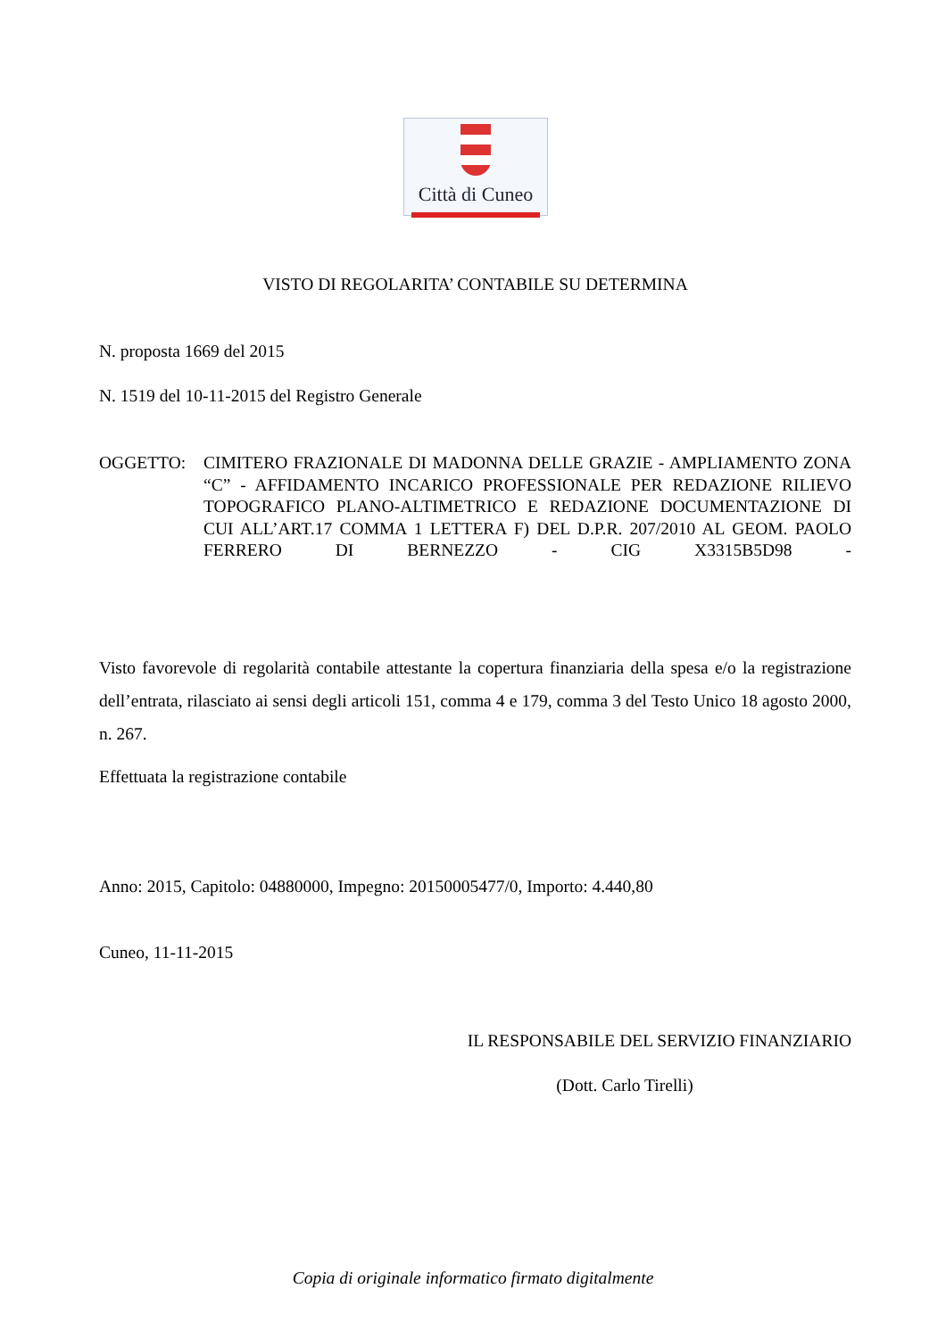Città di Cuneo
VISTO DI REGOLARITA’ CONTABILE SU DETERMINA
N. proposta 1669 del 2015
N. 1519 del 10-11-2015 del Registro Generale
OGGETTO: CIMITERO FRAZIONALE DI MADONNA DELLE GRAZIE - AMPLIAMENTO ZONA “C” - AFFIDAMENTO INCARICO PROFESSIONALE PER REDAZIONE RILIEVO TOPOGRAFICO PLANO-ALTIMETRICO E REDAZIONE DOCUMENTAZIONE DI CUI ALL’ART.17 COMMA 1 LETTERA F) DEL D.P.R. 207/2010 AL GEOM. PAOLO FERRERO DI BERNEZZO - CIG X3315B5D98 -
Visto favorevole di regolarità contabile attestante la copertura finanziaria della spesa e/o la registrazione dell’entrata, rilasciato ai sensi degli articoli 151, comma 4 e 179, comma 3 del Testo Unico 18 agosto 2000, n. 267.
Effettuata la registrazione contabile
Anno: 2015, Capitolo: 04880000, Impegno: 20150005477/0, Importo: 4.440,80
Cuneo, 11-11-2015
IL RESPONSABILE DEL SERVIZIO FINANZIARIO
(Dott. Carlo Tirelli)
Copia di originale informatico firmato digitalmente